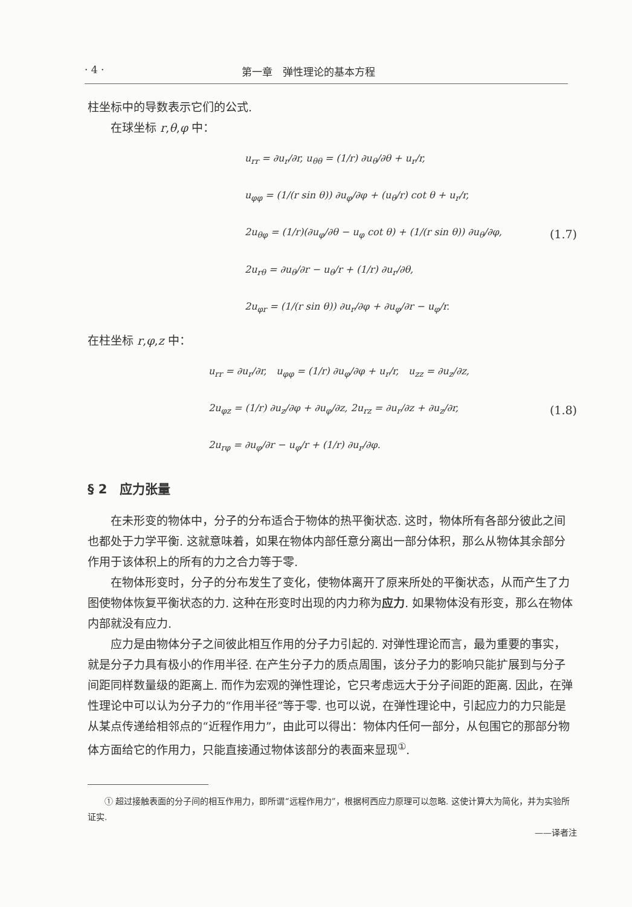· 4 · 第一章　弹性理论的基本方程
柱坐标中的导数表示它们的公式.
在球坐标 r,θ,φ 中：
u<sub>rr</sub> = ∂u<sub>r</sub>/∂r, u<sub>θθ</sub> = (1/r) ∂u<sub>θ</sub>/∂θ + u<sub>r</sub>/r,
u<sub>φφ</sub> = (1/(r sin θ)) ∂u<sub>φ</sub>/∂φ + (u<sub>θ</sub>/r) cot θ + u<sub>r</sub>/r,
2u<sub>θφ</sub> = (1/r)(∂u<sub>φ</sub>/∂θ − u<sub>φ</sub> cot θ) + (1/(r sin θ)) ∂u<sub>θ</sub>/∂φ,
2u<sub>rθ</sub> = ∂u<sub>θ</sub>/∂r − u<sub>θ</sub>/r + (1/r) ∂u<sub>r</sub>/∂θ,
2u<sub>φr</sub> = (1/(r sin θ)) ∂u<sub>r</sub>/∂φ + ∂u<sub>φ</sub>/∂r − u<sub>φ</sub>/r.
(1.7)
在柱坐标 r,φ,z 中：
u<sub>rr</sub> = ∂u<sub>r</sub>/∂r,　u<sub>φφ</sub> = (1/r) ∂u<sub>φ</sub>/∂φ + u<sub>r</sub>/r,　u<sub>zz</sub> = ∂u<sub>z</sub>/∂z,
2u<sub>φz</sub> = (1/r) ∂u<sub>z</sub>/∂φ + ∂u<sub>φ</sub>/∂z, 2u<sub>rz</sub> = ∂u<sub>r</sub>/∂z + ∂u<sub>z</sub>/∂r,
2u<sub>rφ</sub> = ∂u<sub>φ</sub>/∂r − u<sub>φ</sub>/r + (1/r) ∂u<sub>r</sub>/∂φ.
(1.8)
§ 2　应力张量
在未形变的物体中，分子的分布适合于物体的热平衡状态. 这时，物体所有各部分彼此之间也都处于力学平衡. 这就意味着，如果在物体内部任意分离出一部分体积，那么从物体其余部分作用于该体积上的所有的力之合力等于零.
在物体形变时，分子的分布发生了变化，使物体离开了原来所处的平衡状态，从而产生了力图使物体恢复平衡状态的力. 这种在形变时出现的内力称为应力. 如果物体没有形变，那么在物体内部就没有应力.
应力是由物体分子之间彼此相互作用的分子力引起的. 对弹性理论而言，最为重要的事实，就是分子力具有极小的作用半径. 在产生分子力的质点周围，该分子力的影响只能扩展到与分子间距同样数量级的距离上. 而作为宏观的弹性理论，它只考虑远大于分子间距的距离. 因此，在弹性理论中可以认为分子力的“作用半径”等于零. 也可以说，在弹性理论中，引起应力的力只能是从某点传递给相邻点的“近程作用力”，由此可以得出：物体内任何一部分，从包围它的那部分物体方面给它的作用力，只能直接通过物体该部分的表面来显现<sup>①</sup>.
① 超过接触表面的分子间的相互作用力，即所谓“远程作用力”，根据柯西应力原理可以忽略. 这使计算大为简化，并为实验所证实.
——译者注